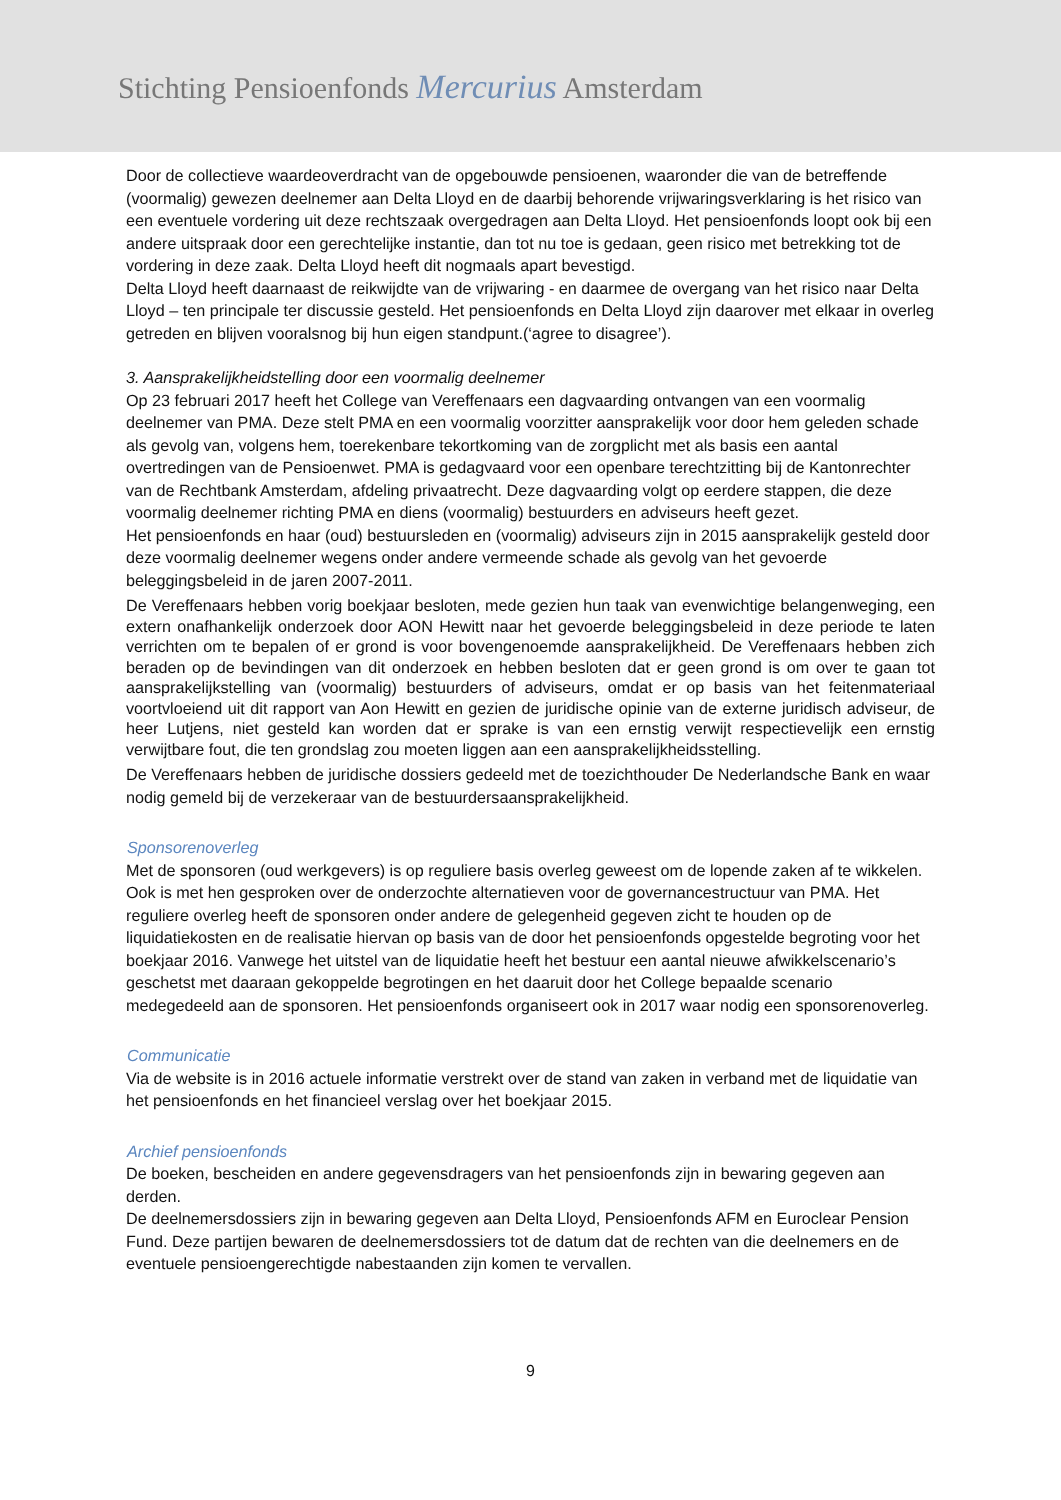Stichting Pensioenfonds Mercurius Amsterdam
Door de collectieve waardeoverdracht van de opgebouwde pensioenen, waaronder die van de betreffende (voormalig) gewezen deelnemer aan Delta Lloyd en de daarbij behorende vrijwaringsverklaring is het risico van een eventuele vordering uit deze rechtszaak overgedragen aan Delta Lloyd. Het pensioenfonds loopt ook bij een andere uitspraak door een gerechtelijke instantie, dan tot nu toe is gedaan, geen risico met betrekking tot de vordering in deze zaak. Delta Lloyd heeft dit nogmaals apart bevestigd.
Delta Lloyd heeft daarnaast de reikwijdte van de vrijwaring - en daarmee de overgang van het risico naar Delta Lloyd – ten principale ter discussie gesteld. Het pensioenfonds en Delta Lloyd zijn daarover met elkaar in overleg getreden en blijven vooralsnog bij hun eigen standpunt.(‘agree to disagree’).
3. Aansprakelijkheidstelling door een voormalig deelnemer
Op 23 februari 2017 heeft het College van Vereffenaars een dagvaarding ontvangen van een voormalig deelnemer van PMA. Deze stelt PMA en een voormalig voorzitter aansprakelijk voor door hem geleden schade als gevolg van, volgens hem, toerekenbare tekortkoming van de zorgplicht met als basis een aantal overtredingen van de Pensioenwet. PMA is gedagvaard voor een openbare terechtzitting bij de Kantonrechter van de Rechtbank Amsterdam, afdeling privaatrecht. Deze dagvaarding volgt op eerdere stappen, die deze voormalig deelnemer richting PMA en diens (voormalig) bestuurders en adviseurs heeft gezet.
Het pensioenfonds en haar (oud) bestuursleden en (voormalig) adviseurs zijn in 2015 aansprakelijk gesteld door deze voormalig deelnemer wegens onder andere vermeende schade als gevolg van het gevoerde beleggingsbeleid in de jaren 2007-2011.
De Vereffenaars hebben vorig boekjaar besloten, mede gezien hun taak van evenwichtige belangenweging, een extern onafhankelijk onderzoek door AON Hewitt naar het gevoerde beleggingsbeleid in deze periode te laten verrichten om te bepalen of er grond is voor bovengenoemde aansprakelijkheid. De Vereffenaars hebben zich beraden op de bevindingen van dit onderzoek en hebben besloten dat er geen grond is om over te gaan tot aansprakelijkstelling van (voormalig) bestuurders of adviseurs, omdat er op basis van het feitenmateriaal voortvloeiend uit dit rapport van Aon Hewitt en gezien de juridische opinie van de externe juridisch adviseur, de heer Lutjens, niet gesteld kan worden dat er sprake is van een ernstig verwijt respectievelijk een ernstig verwijtbare fout, die ten grondslag zou moeten liggen aan een aansprakelijkheidsstelling.
De Vereffenaars hebben de juridische dossiers gedeeld met de toezichthouder De Nederlandsche Bank en waar nodig gemeld bij de verzekeraar van de bestuurdersaansprakelijkheid.
Sponsorenoverleg
Met de sponsoren (oud werkgevers) is op reguliere basis overleg geweest om de lopende zaken af te wikkelen. Ook is met hen gesproken over de onderzochte alternatieven voor de governancestructuur van PMA. Het reguliere overleg heeft de sponsoren onder andere de gelegenheid gegeven zicht te houden op de liquidatiekosten en de realisatie hiervan op basis van de door het pensioenfonds opgestelde begroting voor het boekjaar 2016. Vanwege het uitstel van de liquidatie heeft het bestuur een aantal nieuwe afwikkelscenario’s geschetst met daaraan gekoppelde begrotingen en het daaruit door het College bepaalde scenario medegedeeld aan de sponsoren. Het pensioenfonds organiseert ook in 2017 waar nodig een sponsorenoverleg.
Communicatie
Via de website is in 2016 actuele informatie verstrekt over de stand van zaken in verband met de liquidatie van het pensioenfonds en het financieel verslag over het boekjaar 2015.
Archief pensioenfonds
De boeken, bescheiden en andere gegevensdragers van het pensioenfonds zijn in bewaring gegeven aan derden.
De deelnemersdossiers zijn in bewaring gegeven aan Delta Lloyd, Pensioenfonds AFM en Euroclear Pension Fund. Deze partijen bewaren de deelnemersdossiers tot de datum dat de rechten van die deelnemers en de eventuele pensioengerechtigde nabestaanden zijn komen te vervallen.
9